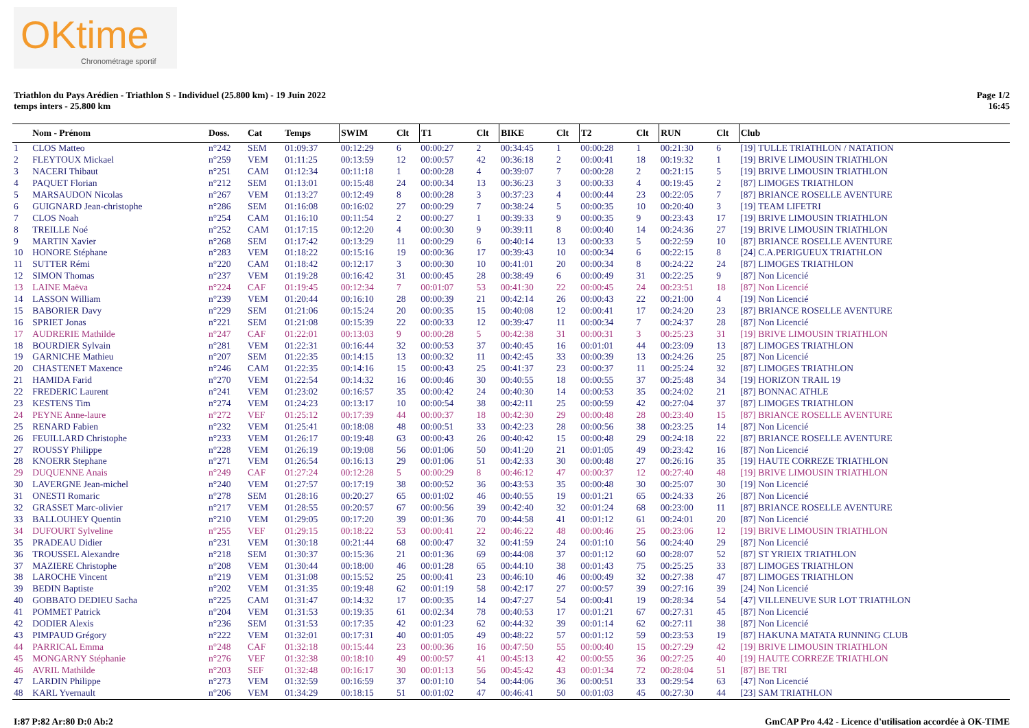OKtime
Chronométrage sportif
Triathlon du Pays Arédien - Triathlon S - Individuel (25.800 km) - 19 Juin 2022
temps inters - 25.800 km
Page 1/2
16:45
| | Nom - Prénom | Doss. | Cat | Temps | SWIM | Clt | T1 | Clt | BIKE | Clt | T2 | Clt | RUN | Clt | Club |
| --- | --- | --- | --- | --- | --- | --- | --- | --- | --- | --- | --- | --- | --- | --- | --- |
| 1 | CLOS Matteo | n°242 | SEM | 01:09:37 | 00:12:29 | 6 | 00:00:27 | 2 | 00:34:45 | 1 | 00:00:28 | 1 | 00:21:30 | 6 | [19] TULLE TRIATHLON / NATATION |
| 2 | FLEYTOUX Mickael | n°259 | VEM | 01:11:25 | 00:13:59 | 12 | 00:00:57 | 42 | 00:36:18 | 2 | 00:00:41 | 18 | 00:19:32 | 1 | [19] BRIVE LIMOUSIN TRIATHLON |
| 3 | NACERI Thibaut | n°251 | CAM | 01:12:34 | 00:11:18 | 1 | 00:00:28 | 4 | 00:39:07 | 7 | 00:00:28 | 2 | 00:21:15 | 5 | [19] BRIVE LIMOUSIN TRIATHLON |
| 4 | PAQUET Florian | n°212 | SEM | 01:13:01 | 00:15:48 | 24 | 00:00:34 | 13 | 00:36:23 | 3 | 00:00:33 | 4 | 00:19:45 | 2 | [87] LIMOGES TRIATHLON |
| 5 | MARSAUDON Nicolas | n°267 | VEM | 01:13:27 | 00:12:49 | 8 | 00:00:28 | 3 | 00:37:23 | 4 | 00:00:44 | 23 | 00:22:05 | 7 | [87] BRIANCE ROSELLE AVENTURE |
| 6 | GUIGNARD Jean-christophe | n°286 | SEM | 01:16:08 | 00:16:02 | 27 | 00:00:29 | 7 | 00:38:24 | 5 | 00:00:35 | 10 | 00:20:40 | 3 | [19] TEAM LIFETRI |
| 7 | CLOS Noah | n°254 | CAM | 01:16:10 | 00:11:54 | 2 | 00:00:27 | 1 | 00:39:33 | 9 | 00:00:35 | 9 | 00:23:43 | 17 | [19] BRIVE LIMOUSIN TRIATHLON |
| 8 | TREILLE Noé | n°252 | CAM | 01:17:15 | 00:12:20 | 4 | 00:00:30 | 9 | 00:39:11 | 8 | 00:00:40 | 14 | 00:24:36 | 27 | [19] BRIVE LIMOUSIN TRIATHLON |
| 9 | MARTIN Xavier | n°268 | SEM | 01:17:42 | 00:13:29 | 11 | 00:00:29 | 6 | 00:40:14 | 13 | 00:00:33 | 5 | 00:22:59 | 10 | [87] BRIANCE ROSELLE AVENTURE |
| 10 | HONORE Stéphane | n°283 | VEM | 01:18:22 | 00:15:16 | 19 | 00:00:36 | 17 | 00:39:43 | 10 | 00:00:34 | 6 | 00:22:15 | 8 | [24] C.A.PERIGUEUX TRIATHLON |
| 11 | SUTTER Rémi | n°220 | CAM | 01:18:42 | 00:12:17 | 3 | 00:00:30 | 10 | 00:41:01 | 20 | 00:00:34 | 8 | 00:24:22 | 24 | [87] LIMOGES TRIATHLON |
| 12 | SIMON Thomas | n°237 | VEM | 01:19:28 | 00:16:42 | 31 | 00:00:45 | 28 | 00:38:49 | 6 | 00:00:49 | 31 | 00:22:25 | 9 | [87] Non Licencié |
| 13 | LAINE Maëva | n°224 | CAF | 01:19:45 | 00:12:34 | 7 | 00:01:07 | 53 | 00:41:30 | 22 | 00:00:45 | 24 | 00:23:51 | 18 | [87] Non Licencié |
| 14 | LASSON William | n°239 | VEM | 01:20:44 | 00:16:10 | 28 | 00:00:39 | 21 | 00:42:14 | 26 | 00:00:43 | 22 | 00:21:00 | 4 | [19] Non Licencié |
| 15 | BABORIER Davy | n°229 | SEM | 01:21:06 | 00:15:24 | 20 | 00:00:35 | 15 | 00:40:08 | 12 | 00:00:41 | 17 | 00:24:20 | 23 | [87] BRIANCE ROSELLE AVENTURE |
| 16 | SPRIET Jonas | n°221 | SEM | 01:21:08 | 00:15:39 | 22 | 00:00:33 | 12 | 00:39:47 | 11 | 00:00:34 | 7 | 00:24:37 | 28 | [87] Non Licencié |
| 17 | AUDRERIE Mathilde | n°247 | CAF | 01:22:01 | 00:13:03 | 9 | 00:00:28 | 5 | 00:42:38 | 31 | 00:00:31 | 3 | 00:25:23 | 31 | [19] BRIVE LIMOUSIN TRIATHLON |
| 18 | BOURDIER Sylvain | n°281 | VEM | 01:22:31 | 00:16:44 | 32 | 00:00:53 | 37 | 00:40:45 | 16 | 00:01:01 | 44 | 00:23:09 | 13 | [87] LIMOGES TRIATHLON |
| 19 | GARNICHE Mathieu | n°207 | SEM | 01:22:35 | 00:14:15 | 13 | 00:00:32 | 11 | 00:42:45 | 33 | 00:00:39 | 13 | 00:24:26 | 25 | [87] Non Licencié |
| 20 | CHASTENET Maxence | n°246 | CAM | 01:22:35 | 00:14:16 | 15 | 00:00:43 | 25 | 00:41:37 | 23 | 00:00:37 | 11 | 00:25:24 | 32 | [87] LIMOGES TRIATHLON |
| 21 | HAMIDA Farid | n°270 | VEM | 01:22:54 | 00:14:32 | 16 | 00:00:46 | 30 | 00:40:55 | 18 | 00:00:55 | 37 | 00:25:48 | 34 | [19] HORIZON TRAIL 19 |
| 22 | FREDERIC Laurent | n°241 | VEM | 01:23:02 | 00:16:57 | 35 | 00:00:42 | 24 | 00:40:30 | 14 | 00:00:53 | 35 | 00:24:02 | 21 | [87] BONNAC ATHLE |
| 23 | KESTENS Tim | n°274 | VEM | 01:24:23 | 00:13:17 | 10 | 00:00:54 | 38 | 00:42:11 | 25 | 00:00:59 | 42 | 00:27:04 | 37 | [87] LIMOGES TRIATHLON |
| 24 | PEYNE Anne-laure | n°272 | VEF | 01:25:12 | 00:17:39 | 44 | 00:00:37 | 18 | 00:42:30 | 29 | 00:00:48 | 28 | 00:23:40 | 15 | [87] BRIANCE ROSELLE AVENTURE |
| 25 | RENARD Fabien | n°232 | VEM | 01:25:41 | 00:18:08 | 48 | 00:00:51 | 33 | 00:42:23 | 28 | 00:00:56 | 38 | 00:23:25 | 14 | [87] Non Licencié |
| 26 | FEUILLARD Christophe | n°233 | VEM | 01:26:17 | 00:19:48 | 63 | 00:00:43 | 26 | 00:40:42 | 15 | 00:00:48 | 29 | 00:24:18 | 22 | [87] BRIANCE ROSELLE AVENTURE |
| 27 | ROUSSY Philippe | n°228 | VEM | 01:26:19 | 00:19:08 | 56 | 00:01:06 | 50 | 00:41:20 | 21 | 00:01:05 | 49 | 00:23:42 | 16 | [87] Non Licencié |
| 28 | KNOERR Stephane | n°271 | VEM | 01:26:54 | 00:16:13 | 29 | 00:01:06 | 51 | 00:42:33 | 30 | 00:00:48 | 27 | 00:26:16 | 35 | [19] HAUTE CORREZE TRIATHLON |
| 29 | DUQUENNE Anais | n°249 | CAF | 01:27:24 | 00:12:28 | 5 | 00:00:29 | 8 | 00:46:12 | 47 | 00:00:37 | 12 | 00:27:40 | 48 | [19] BRIVE LIMOUSIN TRIATHLON |
| 30 | LAVERGNE Jean-michel | n°240 | VEM | 01:27:57 | 00:17:19 | 38 | 00:00:52 | 36 | 00:43:53 | 35 | 00:00:48 | 30 | 00:25:07 | 30 | [19] Non Licencié |
| 31 | ONESTI Romaric | n°278 | SEM | 01:28:16 | 00:20:27 | 65 | 00:01:02 | 46 | 00:40:55 | 19 | 00:01:21 | 65 | 00:24:33 | 26 | [87] Non Licencié |
| 32 | GRASSET Marc-olivier | n°217 | VEM | 01:28:55 | 00:20:57 | 67 | 00:00:56 | 39 | 00:42:40 | 32 | 00:01:24 | 68 | 00:23:00 | 11 | [87] BRIANCE ROSELLE AVENTURE |
| 33 | BALLOUHEY Quentin | n°210 | VEM | 01:29:05 | 00:17:20 | 39 | 00:01:36 | 70 | 00:44:58 | 41 | 00:01:12 | 61 | 00:24:01 | 20 | [87] Non Licencié |
| 34 | DUFOURT Sylveline | n°255 | VEF | 01:29:15 | 00:18:22 | 53 | 00:00:41 | 22 | 00:46:22 | 48 | 00:00:46 | 25 | 00:23:06 | 12 | [19] BRIVE LIMOUSIN TRIATHLON |
| 35 | PRADEAU Didier | n°231 | VEM | 01:30:18 | 00:21:44 | 68 | 00:00:47 | 32 | 00:41:59 | 24 | 00:01:10 | 56 | 00:24:40 | 29 | [87] Non Licencié |
| 36 | TROUSSEL Alexandre | n°218 | SEM | 01:30:37 | 00:15:36 | 21 | 00:01:36 | 69 | 00:44:08 | 37 | 00:01:12 | 60 | 00:28:07 | 52 | [87] ST YRIEIX TRIATHLON |
| 37 | MAZIERE Christophe | n°208 | VEM | 01:30:44 | 00:18:00 | 46 | 00:01:28 | 65 | 00:44:10 | 38 | 00:01:43 | 75 | 00:25:25 | 33 | [87] LIMOGES TRIATHLON |
| 38 | LAROCHE Vincent | n°219 | VEM | 01:31:08 | 00:15:52 | 25 | 00:00:41 | 23 | 00:46:10 | 46 | 00:00:49 | 32 | 00:27:38 | 47 | [87] LIMOGES TRIATHLON |
| 39 | BEDIN Baptiste | n°202 | VEM | 01:31:35 | 00:19:48 | 62 | 00:01:19 | 58 | 00:42:17 | 27 | 00:00:57 | 39 | 00:27:16 | 39 | [24] Non Licencié |
| 40 | GOBBATO DEDIEU Sacha | n°225 | CAM | 01:31:47 | 00:14:32 | 17 | 00:00:35 | 14 | 00:47:27 | 54 | 00:00:41 | 19 | 00:28:34 | 54 | [47] VILLENEUVE SUR LOT TRIATHLON |
| 41 | POMMET Patrick | n°204 | VEM | 01:31:53 | 00:19:35 | 61 | 00:02:34 | 78 | 00:40:53 | 17 | 00:01:21 | 67 | 00:27:31 | 45 | [87] Non Licencié |
| 42 | DODIER Alexis | n°236 | SEM | 01:31:53 | 00:17:35 | 42 | 00:01:23 | 62 | 00:44:32 | 39 | 00:01:14 | 62 | 00:27:11 | 38 | [87] Non Licencié |
| 43 | PIMPAUD Grégory | n°222 | VEM | 01:32:01 | 00:17:31 | 40 | 00:01:05 | 49 | 00:48:22 | 57 | 00:01:12 | 59 | 00:23:53 | 19 | [87] HAKUNA MATATA RUNNING CLUB |
| 44 | PARRICAL Emma | n°248 | CAF | 01:32:18 | 00:15:44 | 23 | 00:00:36 | 16 | 00:47:50 | 55 | 00:00:40 | 15 | 00:27:29 | 42 | [19] BRIVE LIMOUSIN TRIATHLON |
| 45 | MONGARNY Stéphanie | n°276 | VEF | 01:32:38 | 00:18:10 | 49 | 00:00:57 | 41 | 00:45:13 | 42 | 00:00:55 | 36 | 00:27:25 | 40 | [19] HAUTE CORREZE TRIATHLON |
| 46 | AVRIL Mathilde | n°203 | SEF | 01:32:48 | 00:16:17 | 30 | 00:01:13 | 56 | 00:45:42 | 43 | 00:01:34 | 72 | 00:28:04 | 51 | [87] BE TRI |
| 47 | LARDIN Philippe | n°273 | VEM | 01:32:59 | 00:16:59 | 37 | 00:01:10 | 54 | 00:44:06 | 36 | 00:00:51 | 33 | 00:29:54 | 63 | [47] Non Licencié |
| 48 | KARL Yvernault | n°206 | VEM | 01:34:29 | 00:18:15 | 51 | 00:01:02 | 47 | 00:46:41 | 50 | 00:01:03 | 45 | 00:27:30 | 44 | [23] SAM TRIATHLON |
I:87 P:82 Ar:80 D:0 Ab:2
GmCAP Pro 4.42 - Licence d'utilisation accordée à OK-TIME